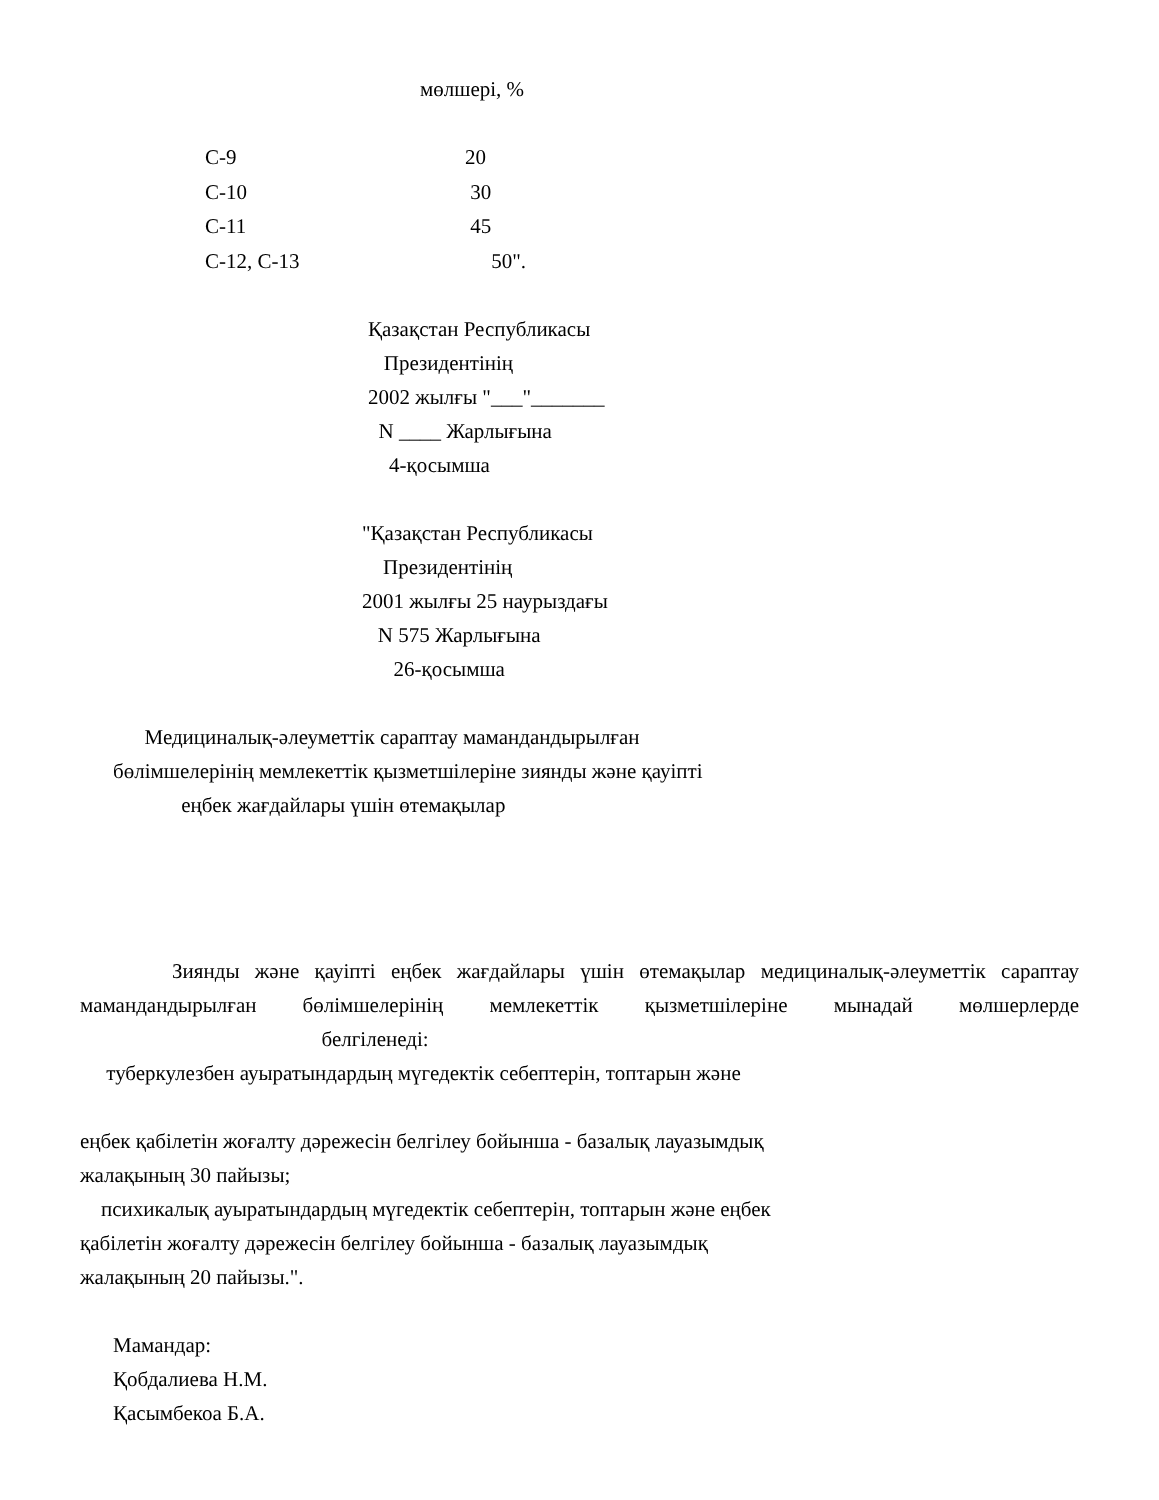мөлшері, %
| С-9 | 20 |
| С-10 | 30 |
| С-11 | 45 |
| С-12, С-13 | 50". |
Қазақстан Республикасы Президентінің 2002 жылғы "___"_______ N ____ Жарлығына 4-қосымша
"Қазақстан Республикасы Президентінің 2001 жылғы 25 наурыздағы N 575 Жарлығына 26-қосымша
Медициналық-әлеуметтік сараптау мамандандырылған бөлімшелерінің мемлекеттік қызметшілеріне зиянды және қауіпті еңбек жағдайлары үшін өтемақылар
Зиянды және қауіпті еңбек жағдайлары үшін өтемақылар медициналық-әлеуметтік сараптау мамандандырылған бөлімшелерінің мемлекеттік қызметшілеріне мынадай мөлшерлерде белгіленеді:
туберкулезбен ауыратындардың мүгедектік себептерін, топтарын және
еңбек қабілетін жоғалту дәрежесін белгілеу бойынша - базалық лауазымдық
жалақының 30 пайызы;
психикалық ауыратындардың мүгедектік себептерін, топтарын және еңбек
қабілетін жоғалту дәрежесін белгілеу бойынша - базалық лауазымдық
жалақының 20 пайызы.".
Мамандар:
Қобдалиева Н.М.
Қасымбекоа Б.А.